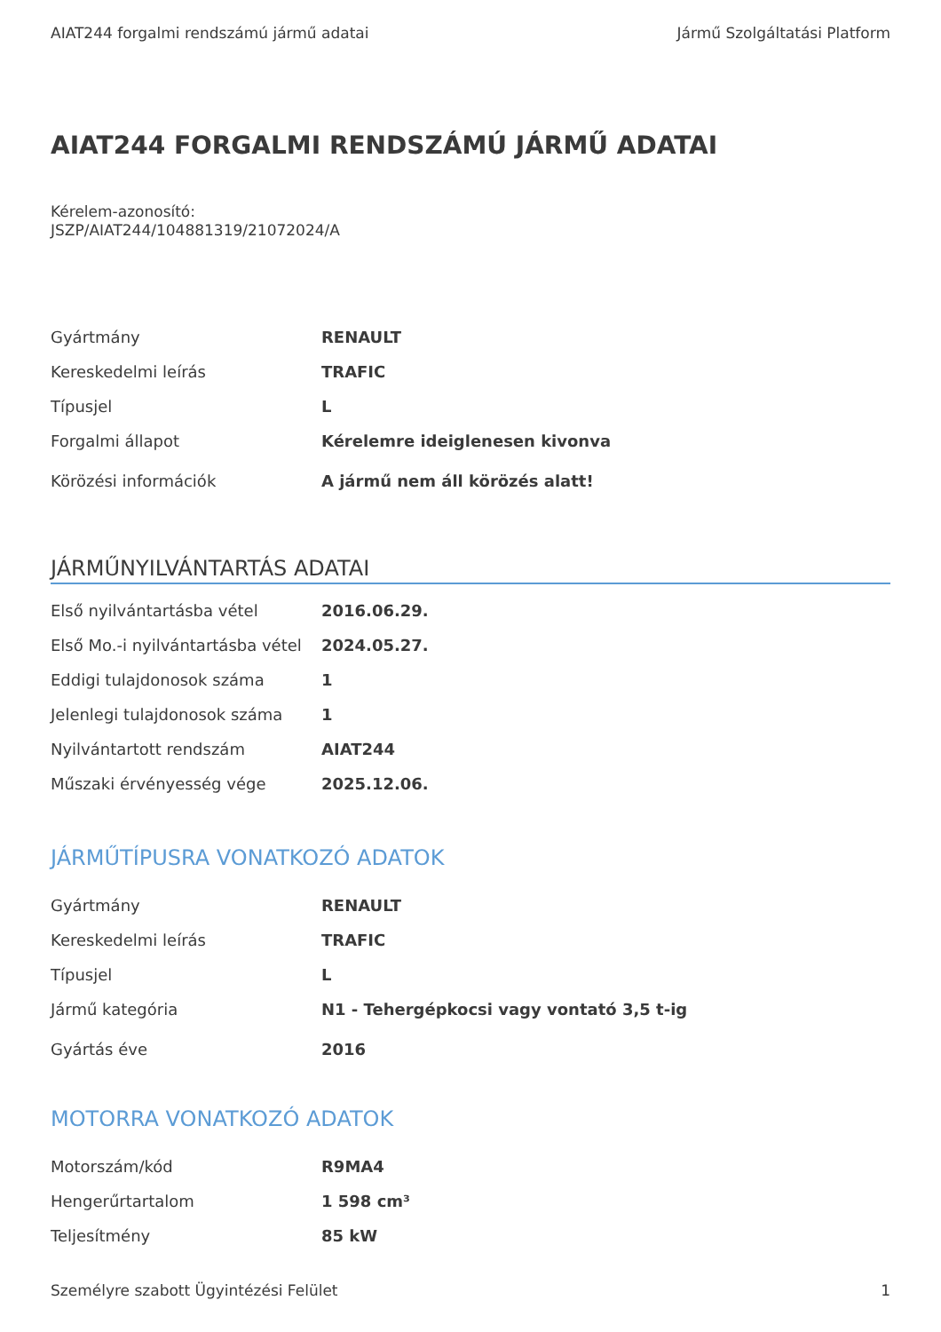AIAT244 forgalmi rendszámú jármű adatai Jármű Szolgáltatási Platform
AIAT244 FORGALMI RENDSZÁMÚ JÁRMŰ ADATAI
Kérelem-azonosító:
JSZP/AIAT244/104881319/21072024/A
| Gyártmány | RENAULT |
| Kereskedelmi leírás | TRAFIC |
| Típusjel | L |
| Forgalmi állapot | Kérelemre ideiglenesen kivonva |
| Körözési információk | A jármű nem áll körözés alatt! |
JÁRMŰNYILVÁNTARTÁS ADATAI
| Első nyilvántartásba vétel | 2016.06.29. |
| Első Mo.-i nyilvántartásba vétel | 2024.05.27. |
| Eddigi tulajdonosok száma | 1 |
| Jelenlegi tulajdonosok száma | 1 |
| Nyilvántartott rendszám | AIAT244 |
| Műszaki érvényesség vége | 2025.12.06. |
JÁRMŰTÍPUSRA VONATKOZÓ ADATOK
| Gyártmány | RENAULT |
| Kereskedelmi leírás | TRAFIC |
| Típusjel | L |
| Jármű kategória | N1 - Tehergépkocsi vagy vontató 3,5 t-ig |
| Gyártás éve | 2016 |
MOTORRA VONATKOZÓ ADATOK
| Motorszám/kód | R9MA4 |
| Hengerűrtartalom | 1 598 cm³ |
| Teljesítmény | 85 kW |
Személyre szabott Ügyintézési Felület 1